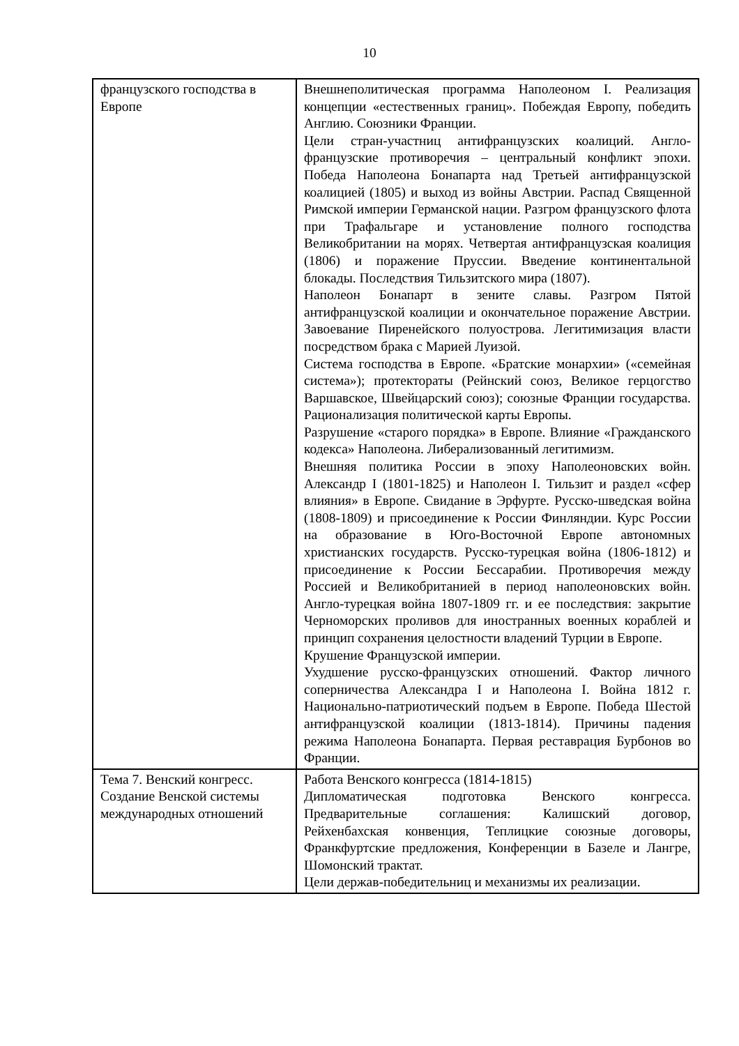10
| французского господства в Европе | Внешнеполитическая программа Наполеоном I. Реализация концепции «естественных границ». Побеждая Европу, победить Англию. Союзники Франции. Цели стран-участниц антифранцузских коалиций. Англо-французские противоречия – центральный конфликт эпохи. Победа Наполеона Бонапарта над Третьей антифранцузской коалицией (1805) и выход из войны Австрии. Распад Священной Римской империи Германской нации. Разгром французского флота при Трафальгаре и установление полного господства Великобритании на морях. Четвертая антифранцузская коалиция (1806) и поражение Пруссии. Введение континентальной блокады. Последствия Тильзитского мира (1807). Наполеон Бонапарт в зените славы. Разгром Пятой антифранцузской коалиции и окончательное поражение Австрии. Завоевание Пиренейского полуострова. Легитимизация власти посредством брака с Марией Луизой. Система господства в Европе. «Братские монархии» («семейная система»); протектораты (Рейнский союз, Великое герцогство Варшавское, Швейцарский союз); союзные Франции государства. Рационализация политической карты Европы. Разрушение «старого порядка» в Европе. Влияние «Гражданского кодекса» Наполеона. Либерализованный легитимизм. Внешняя политика России в эпоху Наполеоновских войн. Александр I (1801-1825) и Наполеон I. Тильзит и раздел «сфер влияния» в Европе. Свидание в Эрфурте. Русско-шведская война (1808-1809) и присоединение к России Финляндии. Курс России на образование в Юго-Восточной Европе автономных христианских государств. Русско-турецкая война (1806-1812) и присоединение к России Бессарабии. Противоречия между Россией и Великобританией в период наполеоновских войн. Англо-турецкая война 1807-1809 гг. и ее последствия: закрытие Черноморских проливов для иностранных военных кораблей и принцип сохранения целостности владений Турции в Европе. Крушение Французской империи. Ухудшение русско-французских отношений. Фактор личного соперничества Александра I и Наполеона I. Война 1812 г. Национально-патриотический подъем в Европе. Победа Шестой антифранцузской коалиции (1813-1814). Причины падения режима Наполеона Бонапарта. Первая реставрация Бурбонов во Франции. |
| Тема 7. Венский конгресс. Создание Венской системы международных отношений | Работа Венского конгресса (1814-1815) Дипломатическая подготовка Венского конгресса. Предварительные соглашения: Калишский договор, Рейхенбахская конвенция, Теплицкие союзные договоры, Франкфуртские предложения, Конференции в Базеле и Лангре, Шомонский трактат. Цели держав-победительниц и механизмы их реализации. |